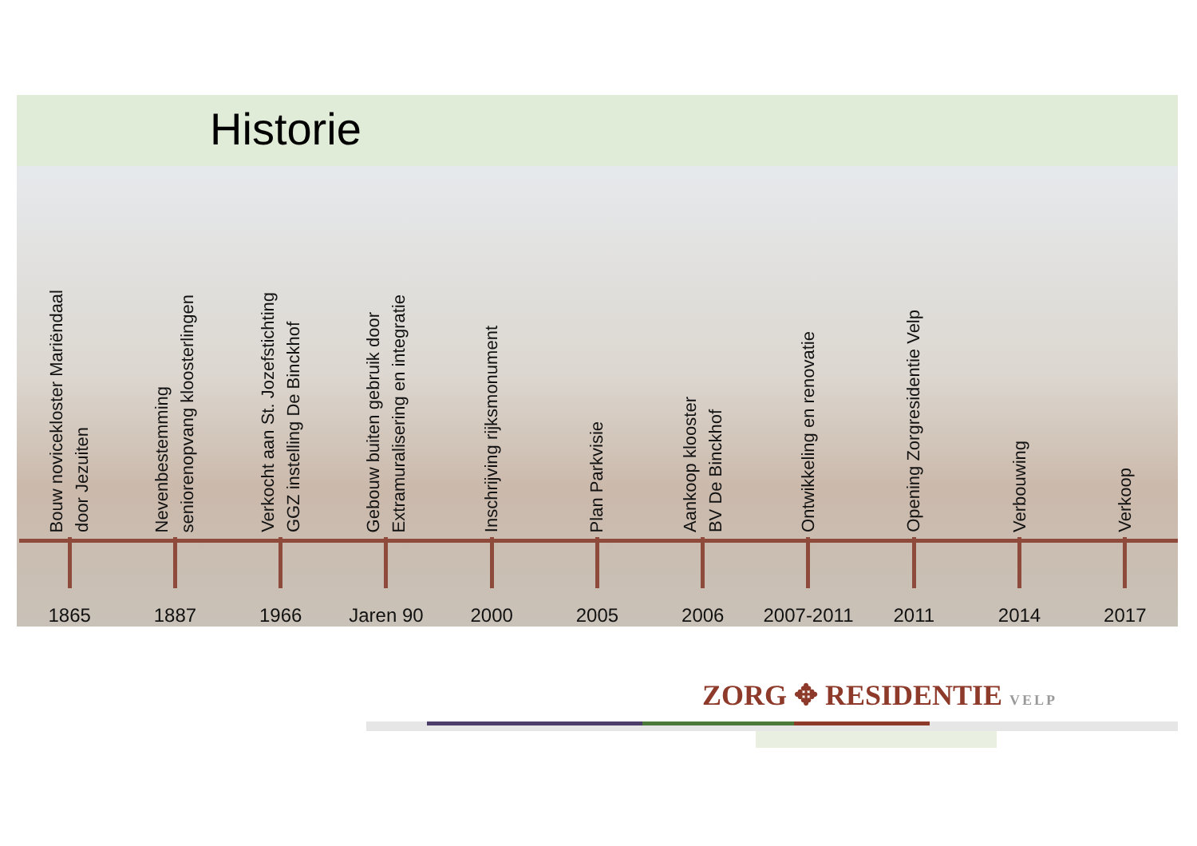Historie
Bouw novicekloster Mariëndaal
door Jezuiten
1865
Nevenbestemming
seniorenopvang kloosterlingen
1887
Verkocht aan St. Jozefstichting
GGZ instelling De Binckhof
1966
Gebouw buiten gebruik door
Extramuralisering en integratie
Jaren 90
Inschrijving rijksmonument
2000
Plan Parkvisie
2005
Aankoop klooster
BV De Binckhof
2006
Ontwikkeling en renovatie
2007-2011
Opening Zorgresidentie Velp
2011
Verbouwing
2014
Verkoop
2017
ZORG ✥ RESIDENTIE VELP